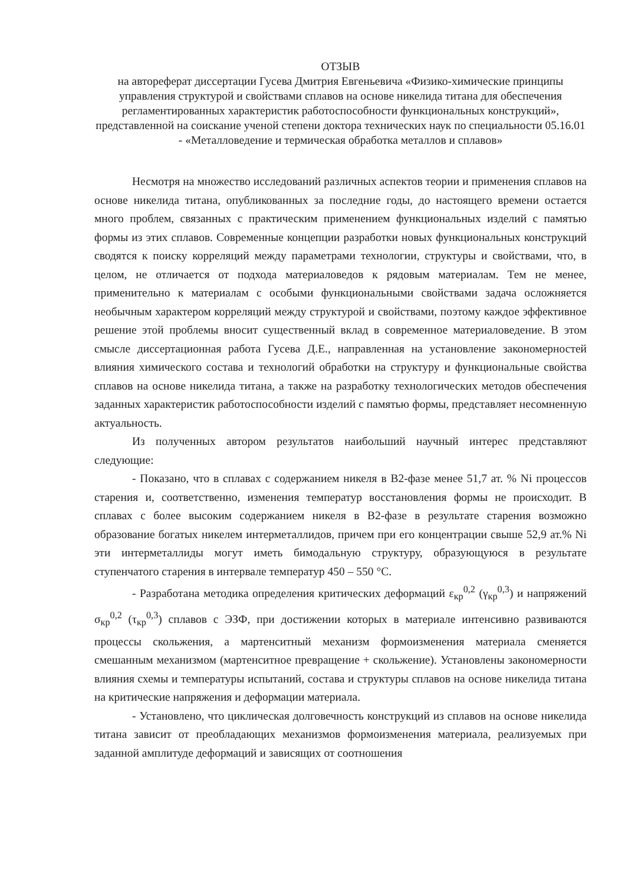ОТЗЫВ
на автореферат диссертации Гусева Дмитрия Евгеньевича «Физико-химические принципы управления структурой и свойствами сплавов на основе никелида титана для обеспечения регламентированных характеристик работоспособности функциональных конструкций», представленной на соискание ученой степени доктора технических наук по специальности 05.16.01 - «Металловедение и термическая обработка металлов и сплавов»
Несмотря на множество исследований различных аспектов теории и применения сплавов на основе никелида титана, опубликованных за последние годы, до настоящего времени остается много проблем, связанных с практическим применением функциональных изделий с памятью формы из этих сплавов. Современные концепции разработки новых функциональных конструкций сводятся к поиску корреляций между параметрами технологии, структуры и свойствами, что, в целом, не отличается от подхода материаловедов к рядовым материалам. Тем не менее, применительно к материалам с особыми функциональными свойствами задача осложняется необычным характером корреляций между структурой и свойствами, поэтому каждое эффективное решение этой проблемы вносит существенный вклад в современное материаловедение. В этом смысле диссертационная работа Гусева Д.Е., направленная на установление закономерностей влияния химического состава и технологий обработки на структуру и функциональные свойства сплавов на основе никелида титана, а также на разработку технологических методов обеспечения заданных характеристик работоспособности изделий с памятью формы, представляет несомненную актуальность.
Из полученных автором результатов наибольший научный интерес представляют следующие:
- Показано, что в сплавах с содержанием никеля в В2-фазе менее 51,7 ат. % Ni процессов старения и, соответственно, изменения температур восстановления формы не происходит. В сплавах с более высоким содержанием никеля в В2-фазе в результате старения возможно образование богатых никелем интерметаллидов, причем при его концентрации свыше 52,9 ат.% Ni эти интерметаллиды могут иметь бимодальную структуру, образующуюся в результате ступенчатого старения в интервале температур 450 – 550 °С.
- Разработана методика определения критических деформаций ε<sub>кр</sub><sup>0,2</sup> (γ<sub>кр</sub><sup>0,3</sup>) и напряжений σ<sub>кр</sub><sup>0,2</sup> (τ<sub>кр</sub><sup>0,3</sup>) сплавов с ЭЗФ, при достижении которых в материале интенсивно развиваются процессы скольжения, а мартенситный механизм формоизменения материала сменяется смешанным механизмом (мартенситное превращение + скольжение). Установлены закономерности влияния схемы и температуры испытаний, состава и структуры сплавов на основе никелида титана на критические напряжения и деформации материала.
- Установлено, что циклическая долговечность конструкций из сплавов на основе никелида титана зависит от преобладающих механизмов формоизменения материала, реализуемых при заданной амплитуде деформаций и зависящих от соотношения